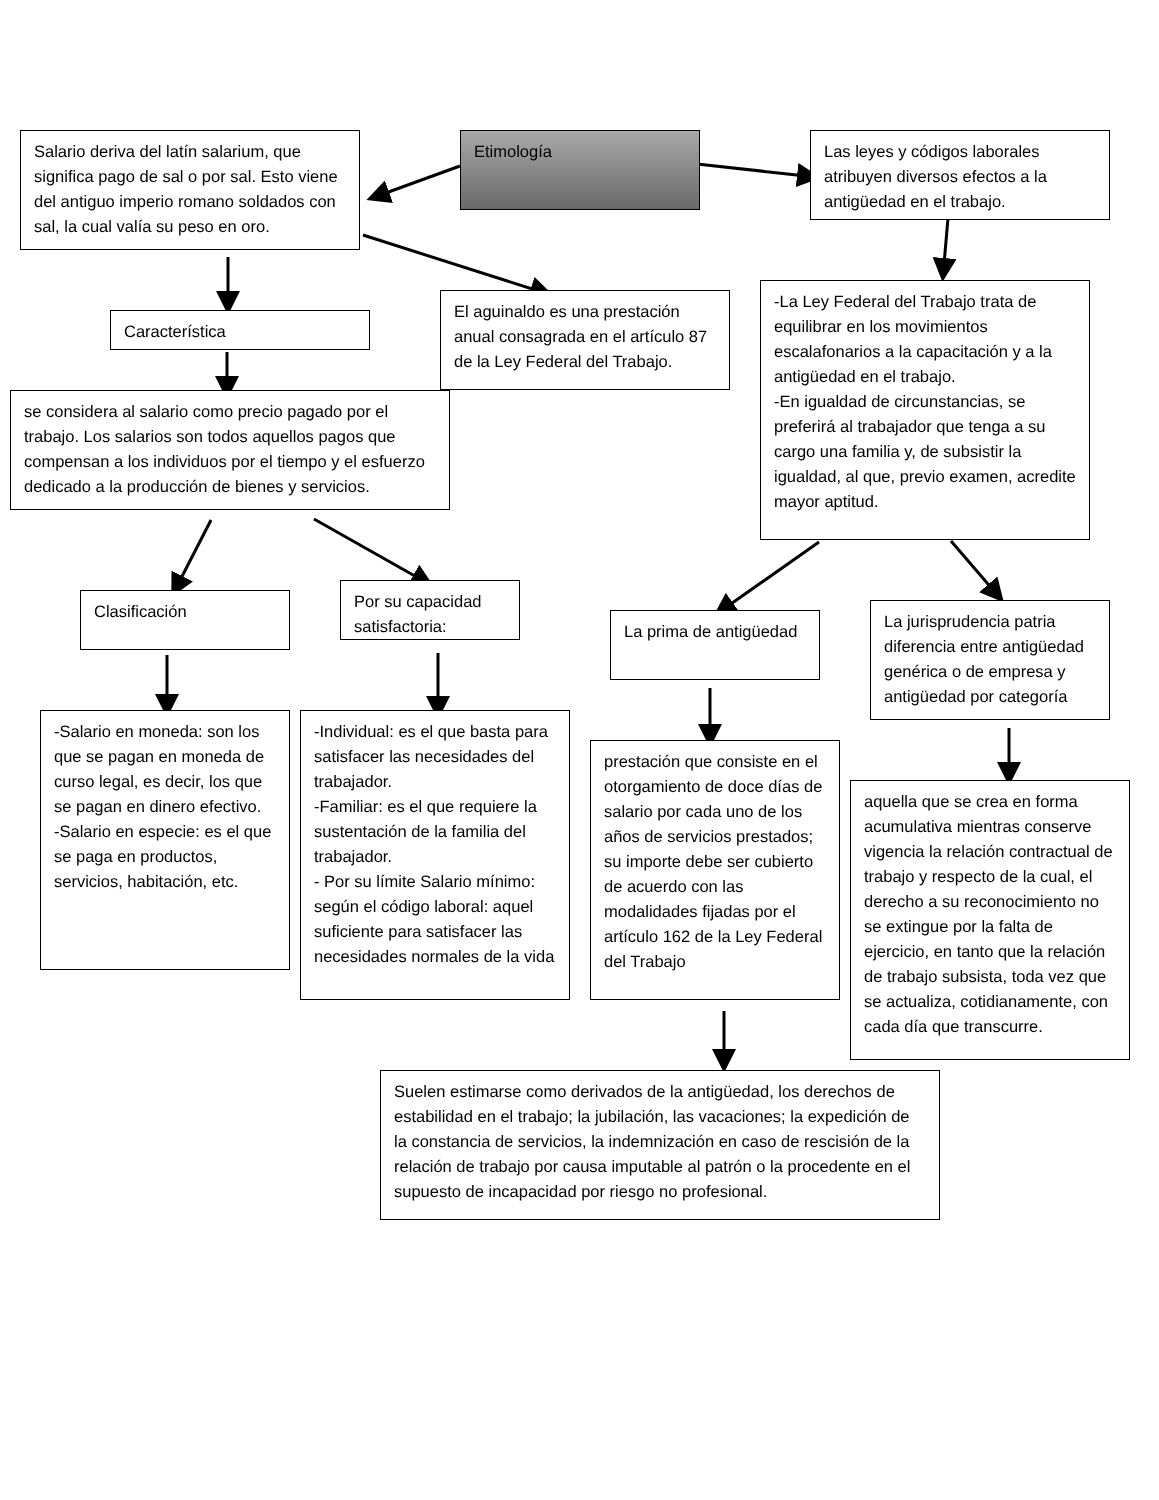Etimología
Salario deriva del latín salarium, que significa pago de sal o por sal. Esto viene del antiguo imperio romano soldados con sal, la cual valía su peso en oro.
Las leyes y códigos laborales atribuyen diversos efectos a la antigüedad en el trabajo.
Característica
El aguinaldo es una prestación anual consagrada en el artículo 87 de la Ley Federal del Trabajo.
-La Ley Federal del Trabajo trata de equilibrar en los movimientos escalafonarios a la capacitación y a la antigüedad en el trabajo.
-En igualdad de circunstancias, se preferirá al trabajador que tenga a su cargo una familia y, de subsistir la igualdad, al que, previo examen, acredite mayor aptitud.
se considera al salario como precio pagado por el trabajo. Los salarios son todos aquellos pagos que compensan a los individuos por el tiempo y el esfuerzo dedicado a la producción de bienes y servicios.
Clasificación
Por su capacidad satisfactoria:
La prima de antigüedad
La jurisprudencia patria diferencia entre antigüedad genérica o de empresa y antigüedad por categoría
-Salario en moneda: son los que se pagan en moneda de curso legal, es decir, los que se pagan en dinero efectivo.
-Salario en especie: es el que se paga en productos, servicios, habitación, etc.
-Individual: es el que basta para satisfacer las necesidades del trabajador.
-Familiar: es el que requiere la sustentación de la familia del trabajador.
- Por su límite Salario mínimo: según el código laboral: aquel suficiente para satisfacer las necesidades normales de la vida
prestación que consiste en el otorgamiento de doce días de salario por cada uno de los años de servicios prestados; su importe debe ser cubierto de acuerdo con las modalidades fijadas por el artículo 162 de la Ley Federal del Trabajo
aquella que se crea en forma acumulativa mientras conserve vigencia la relación contractual de trabajo y respecto de la cual, el derecho a su reconocimiento no se extingue por la falta de ejercicio, en tanto que la relación de trabajo subsista, toda vez que se actualiza, cotidianamente, con cada día que transcurre.
Suelen estimarse como derivados de la antigüedad, los derechos de estabilidad en el trabajo; la jubilación, las vacaciones; la expedición de la constancia de servicios, la indemnización en caso de rescisión de la relación de trabajo por causa imputable al patrón o la procedente en el supuesto de incapacidad por riesgo no profesional.